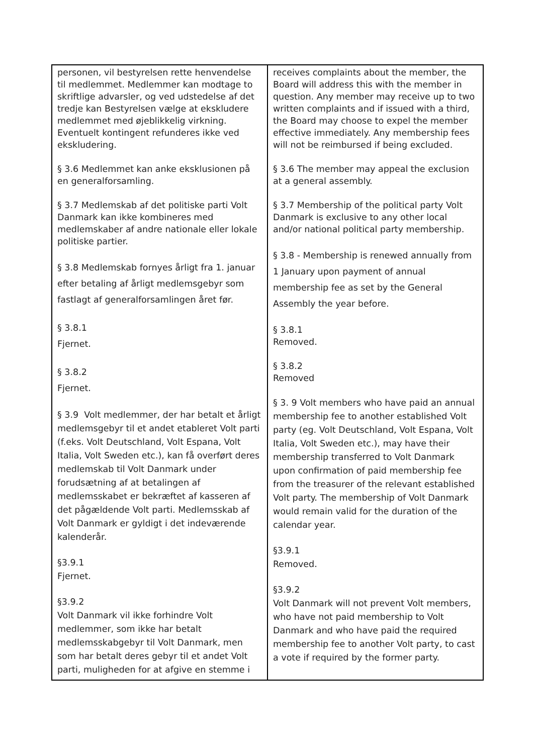| personen, vil bestyrelsen rette henvendelse til medlemmet. Medlemmer kan modtage to skriftlige advarsler, og ved udstedelse af det tredje kan Bestyrelsen vælge at ekskludere medlemmet med øjeblikkelig virkning. Eventuelt kontingent refunderes ikke ved ekskludering. § 3.6 Medlemmet kan anke eksklusionen på en generalforsamling. § 3.7 Medlemskab af det politiske parti Volt Danmark kan ikke kombineres med medlemskaber af andre nationale eller lokale politiske partier. § 3.8 Medlemskab fornyes årligt fra 1. januar efter betaling af årligt medlemsgebyr som fastlagt af generalforsamlingen året før. § 3.8.1 Fjernet. § 3.8.2 Fjernet. § 3.9 Volt medlemmer, der har betalt et årligt medlemsgebyr til et andet etableret Volt parti (f.eks. Volt Deutschland, Volt Espana, Volt Italia, Volt Sweden etc.), kan få overført deres medlemskab til Volt Danmark under forudsætning af at betalingen af medlemsskabet er bekræftet af kasseren af det pågældende Volt parti. Medlemsskab af Volt Danmark er gyldigt i det indeværende kalenderår. §3.9.1 Fjernet. §3.9.2 Volt Danmark vil ikke forhindre Volt medlemmer, som ikke har betalt medlemsskabgebyr til Volt Danmark, men som har betalt deres gebyr til et andet Volt parti, muligheden for at afgive en stemme i | receives complaints about the member, the Board will address this with the member in question. Any member may receive up to two written complaints and if issued with a third, the Board may choose to expel the member effective immediately. Any membership fees will not be reimbursed if being excluded. § 3.6 The member may appeal the exclusion at a general assembly. § 3.7 Membership of the political party Volt Danmark is exclusive to any other local and/or national political party membership. § 3.8 - Membership is renewed annually from 1 January upon payment of annual membership fee as set by the General Assembly the year before. § 3.8.1 Removed. § 3.8.2 Removed § 3. 9 Volt members who have paid an annual membership fee to another established Volt party (eg. Volt Deutschland, Volt Espana, Volt Italia, Volt Sweden etc.), may have their membership transferred to Volt Danmark upon confirmation of paid membership fee from the treasurer of the relevant established Volt party. The membership of Volt Danmark would remain valid for the duration of the calendar year. §3.9.1 Removed. §3.9.2 Volt Danmark will not prevent Volt members, who have not paid membership to Volt Danmark and who have paid the required membership fee to another Volt party, to cast a vote if required by the former party. |